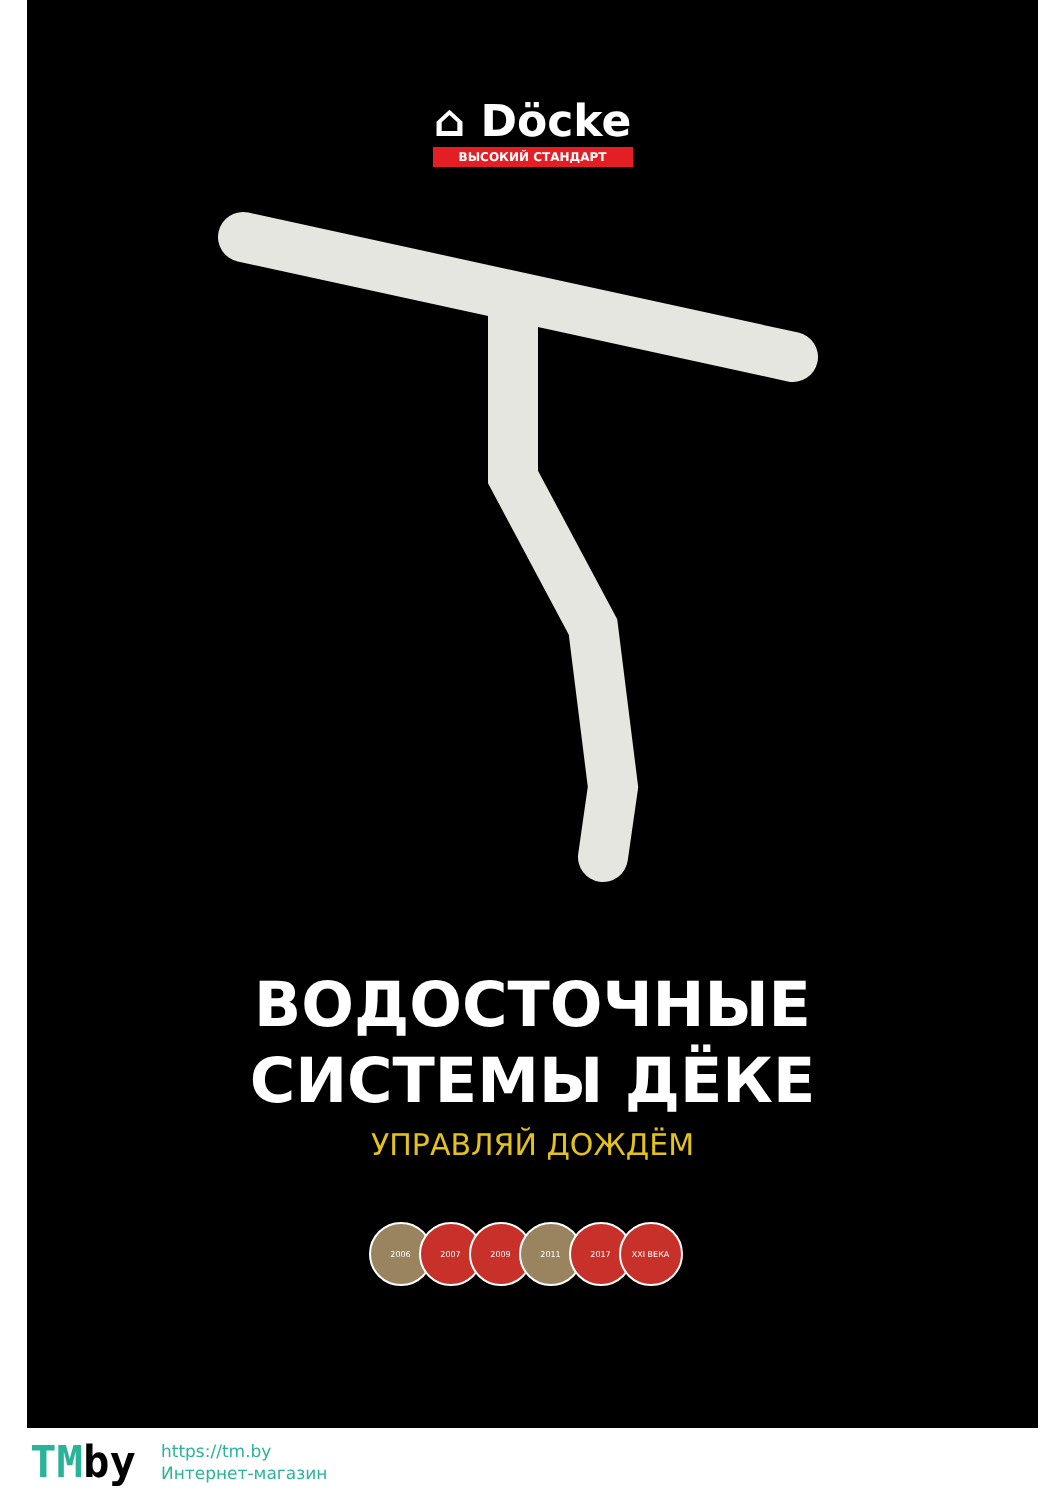⌂ Döcke
ВЫСОКИЙ СТАНДАРТ
ВОДОСТОЧНЫЕ
СИСТЕМЫ ДЁКЕ
УПРАВЛЯЙ ДОЖДЁМ
2006 2007 2009 2011 2017 XXI ВЕКА
TMby
https://tm.by
Интернет-магазин